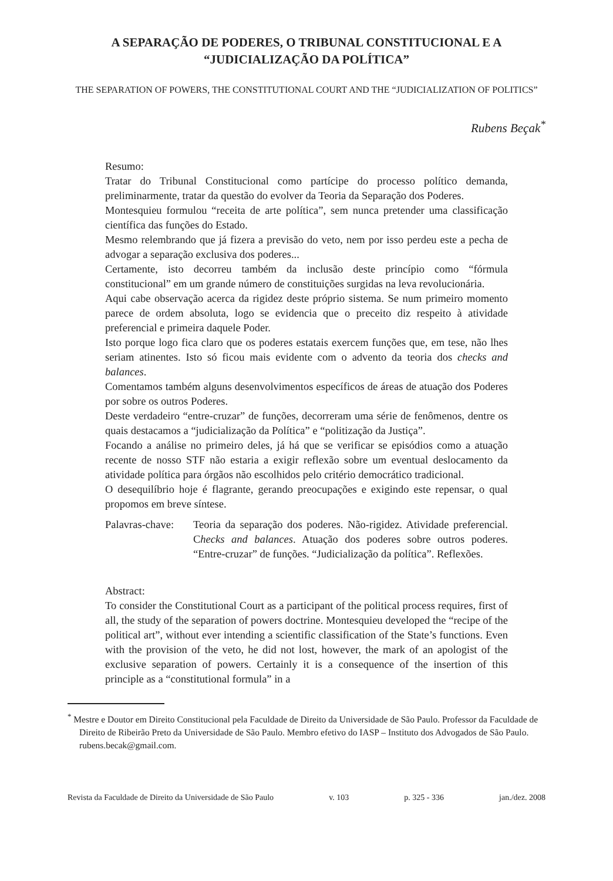A SEPARAÇÃO DE PODERES, O TRIBUNAL CONSTITUCIONAL E A
“JUDICIALIZAÇÃO DA POLÍTICA”
THE SEPARATION OF POWERS, THE CONSTITUTIONAL COURT AND THE “JUDICIALIZATION OF POLITICS”
Rubens Beçak<sup>*</sup>
Resumo:
Tratar do Tribunal Constitucional como partícipe do processo político demanda, preliminarmente, tratar da questão do evolver da Teoria da Separação dos Poderes.
Montesquieu formulou “receita de arte política”, sem nunca pretender uma classificação científica das funções do Estado.
Mesmo relembrando que já fizera a previsão do veto, nem por isso perdeu este a pecha de advogar a separação exclusiva dos poderes...
Certamente, isto decorreu também da inclusão deste princípio como “fórmula constitucional” em um grande número de constituições surgidas na leva revolucionária.
Aqui cabe observação acerca da rigidez deste próprio sistema. Se num primeiro momento parece de ordem absoluta, logo se evidencia que o preceito diz respeito à atividade preferencial e primeira daquele Poder.
Isto porque logo fica claro que os poderes estatais exercem funções que, em tese, não lhes seriam atinentes. Isto só ficou mais evidente com o advento da teoria dos checks and balances.
Comentamos também alguns desenvolvimentos específicos de áreas de atuação dos Poderes por sobre os outros Poderes.
Deste verdadeiro “entre-cruzar” de funções, decorreram uma série de fenômenos, dentre os quais destacamos a “judicialização da Política” e “politização da Justiça”.
Focando a análise no primeiro deles, já há que se verificar se episódios como a atuação recente de nosso STF não estaria a exigir reflexão sobre um eventual deslocamento da atividade política para órgãos não escolhidos pelo critério democrático tradicional.
O desequilíbrio hoje é flagrante, gerando preocupações e exigindo este repensar, o qual propomos em breve síntese.
Palavras-chave:
Teoria da separação dos poderes. Não-rigidez. Atividade preferencial. Checks and balances. Atuação dos poderes sobre outros poderes. “Entre-cruzar” de funções. “Judicialização da política”. Reflexões.
Abstract:
To consider the Constitutional Court as a participant of the political process requires, first of all, the study of the separation of powers doctrine. Montesquieu developed the “recipe of the political art”, without ever intending a scientific classification of the State’s functions. Even with the provision of the veto, he did not lost, however, the mark of an apologist of the exclusive separation of powers. Certainly it is a consequence of the insertion of this principle as a “constitutional formula” in a
<sup>*</sup> Mestre e Doutor em Direito Constitucional pela Faculdade de Direito da Universidade de São Paulo. Professor da Faculdade de Direito de Ribeirão Preto da Universidade de São Paulo. Membro efetivo do IASP – Instituto dos Advogados de São Paulo. rubens.becak@gmail.com.
Revista da Faculdade de Direito da Universidade de São Paulo v. 103 p. 325 - 336 jan./dez. 2008